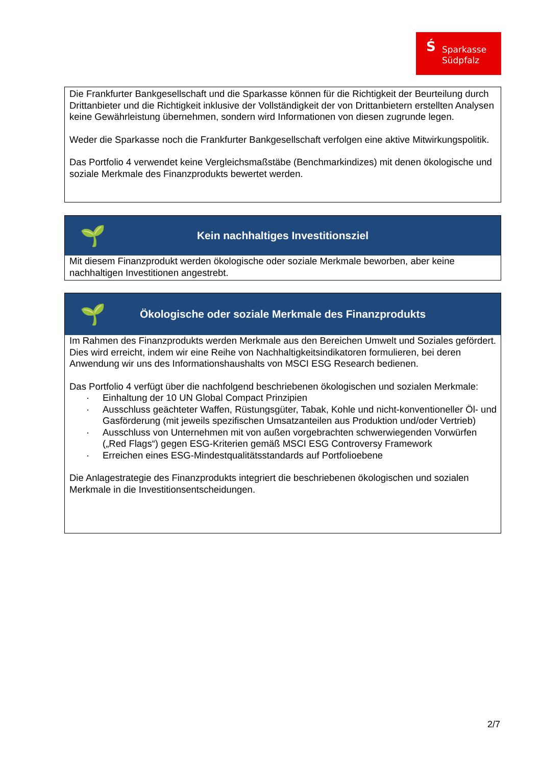Ś Sparkasse
Südpfalz
Die Frankfurter Bankgesellschaft und die Sparkasse können für die Richtigkeit der Beurteilung durch Drittanbieter und die Richtigkeit inklusive der Vollständigkeit der von Drittanbietern erstellten Analysen keine Gewährleistung übernehmen, sondern wird Informationen von diesen zugrunde legen.
Weder die Sparkasse noch die Frankfurter Bankgesellschaft verfolgen eine aktive Mitwirkungspolitik.
Das Portfolio 4 verwendet keine Vergleichsmaßstäbe (Benchmarkindizes) mit denen ökologische und soziale Merkmale des Finanzprodukts bewertet werden.
🌱
Kein nachhaltiges Investitionsziel
Mit diesem Finanzprodukt werden ökologische oder soziale Merkmale beworben, aber keine nachhaltigen Investitionen angestrebt.
🌱
Ökologische oder soziale Merkmale des Finanzprodukts
Im Rahmen des Finanzprodukts werden Merkmale aus den Bereichen Umwelt und Soziales gefördert. Dies wird erreicht, indem wir eine Reihe von Nachhaltigkeitsindikatoren formulieren, bei deren Anwendung wir uns des Informationshaushalts von MSCI ESG Research bedienen.
Das Portfolio 4 verfügt über die nachfolgend beschriebenen ökologischen und sozialen Merkmale:
· Einhaltung der 10 UN Global Compact Prinzipien
· Ausschluss geächteter Waffen, Rüstungsgüter, Tabak, Kohle und nicht-konventioneller Öl- und Gasförderung (mit jeweils spezifischen Umsatzanteilen aus Produktion und/oder Vertrieb)
· Ausschluss von Unternehmen mit von außen vorgebrachten schwerwiegenden Vorwürfen („Red Flags“) gegen ESG-Kriterien gemäß MSCI ESG Controversy Framework
· Erreichen eines ESG-Mindestqualitätsstandards auf Portfolioebene
Die Anlagestrategie des Finanzprodukts integriert die beschriebenen ökologischen und sozialen Merkmale in die Investitionsentscheidungen.
2/7